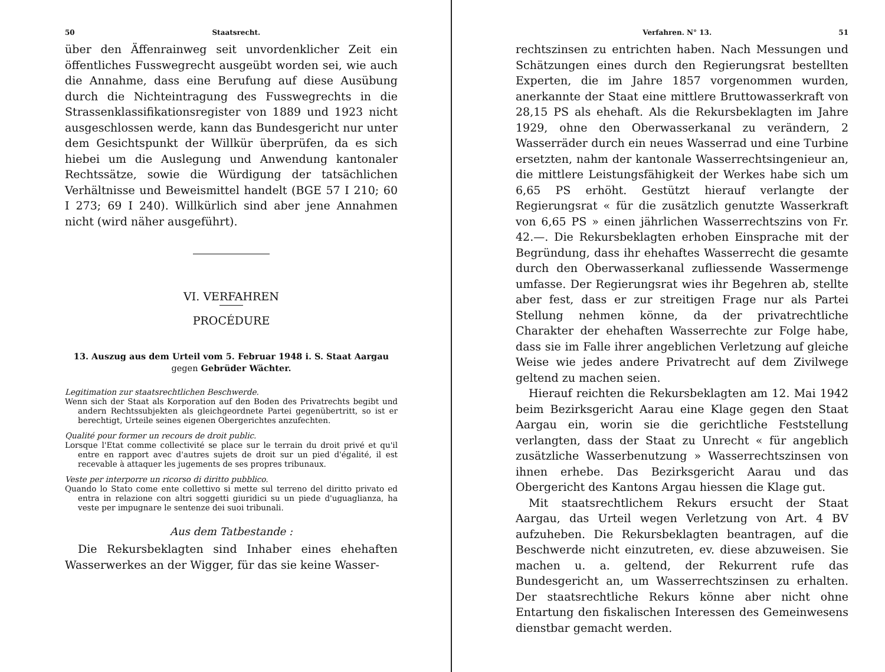50 Staatsrecht.
über den Äffenrainweg seit unvordenklicher Zeit ein öffentliches Fusswegrecht ausgeübt worden sei, wie auch die Annahme, dass eine Berufung auf diese Ausübung durch die Nichteintragung des Fusswegrechts in die Strassenklassifikationsregister von 1889 und 1923 nicht ausgeschlossen werde, kann das Bundesgericht nur unter dem Gesichtspunkt der Willkür überprüfen, da es sich hiebei um die Auslegung und Anwendung kantonaler Rechtssätze, sowie die Würdigung der tatsächlichen Verhältnisse und Beweismittel handelt (BGE 57 I 210; 60 I 273; 69 I 240). Willkürlich sind aber jene Annahmen nicht (wird näher ausgeführt).
VI. VERFAHREN
PROCÉDURE
13. Auszug aus dem Urteil vom 5. Februar 1948 i. S. Staat Aargau gegen Gebrüder Wächter.
Legitimation zur staatsrechtlichen Beschwerde.
Wenn sich der Staat als Korporation auf den Boden des Privatrechts begibt und andern Rechtssubjekten als gleichgeordnete Partei gegenübertritt, so ist er berechtigt, Urteile seines eigenen Obergerichtes anzufechten.
Qualité pour former un recours de droit public.
Lorsque l'Etat comme collectivité se place sur le terrain du droit privé et qu'il entre en rapport avec d'autres sujets de droit sur un pied d'égalité, il est recevable à attaquer les jugements de ses propres tribunaux.
Veste per interporre un ricorso di diritto pubblico.
Quando lo Stato come ente collettivo si mette sul terreno del diritto privato ed entra in relazione con altri soggetti giuridici su un piede d'uguaglianza, ha veste per impugnare le sentenze dei suoi tribunali.
Aus dem Tatbestande :
Die Rekursbeklagten sind Inhaber eines ehehaften Wasserwerkes an der Wigger, für das sie keine Wasser-
Verfahren. N° 13. 51
rechtszinsen zu entrichten haben. Nach Messungen und Schätzungen eines durch den Regierungsrat bestellten Experten, die im Jahre 1857 vorgenommen wurden, anerkannte der Staat eine mittlere Bruttowasserkraft von 28,15 PS als ehehaft. Als die Rekursbeklagten im Jahre 1929, ohne den Oberwasserkanal zu verändern, 2 Wasserräder durch ein neues Wasserrad und eine Turbine ersetzten, nahm der kantonale Wasserrechtsingenieur an, die mittlere Leistungsfähigkeit der Werkes habe sich um 6,65 PS erhöht. Gestützt hierauf verlangte der Regierungsrat « für die zusätzlich genutzte Wasserkraft von 6,65 PS » einen jährlichen Wasserrechtszins von Fr. 42.—. Die Rekursbeklagten erhoben Einsprache mit der Begründung, dass ihr ehehaftes Wasserrecht die gesamte durch den Oberwasserkanal zufliessende Wassermenge umfasse. Der Regierungsrat wies ihr Begehren ab, stellte aber fest, dass er zur streitigen Frage nur als Partei Stellung nehmen könne, da der privatrechtliche Charakter der ehehaften Wasserrechte zur Folge habe, dass sie im Falle ihrer angeblichen Verletzung auf gleiche Weise wie jedes andere Privatrecht auf dem Zivilwege geltend zu machen seien.
Hierauf reichten die Rekursbeklagten am 12. Mai 1942 beim Bezirksgericht Aarau eine Klage gegen den Staat Aargau ein, worin sie die gerichtliche Feststellung verlangten, dass der Staat zu Unrecht « für angeblich zusätzliche Wasserbenutzung » Wasserrechtszinsen von ihnen erhebe. Das Bezirksgericht Aarau und das Obergericht des Kantons Argau hiessen die Klage gut.
Mit staatsrechtlichem Rekurs ersucht der Staat Aargau, das Urteil wegen Verletzung von Art. 4 BV aufzuheben. Die Rekursbeklagten beantragen, auf die Beschwerde nicht einzutreten, ev. diese abzuweisen. Sie machen u. a. geltend, der Rekurrent rufe das Bundesgericht an, um Wasserrechtszinsen zu erhalten. Der staatsrechtliche Rekurs könne aber nicht ohne Entartung den fiskalischen Interessen des Gemeinwesens dienstbar gemacht werden.